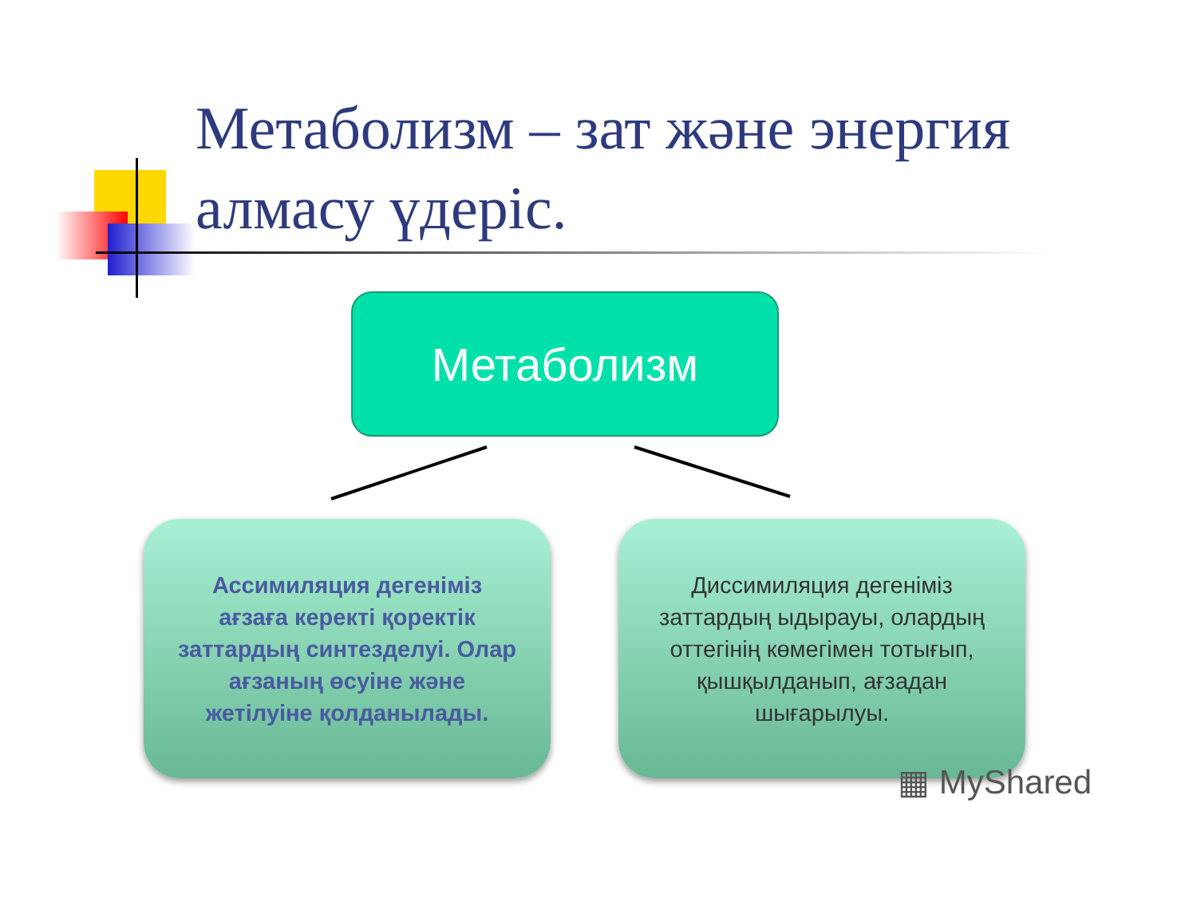Метаболизм – зат жəне энергия алмасу үдеріс.
Метаболизм
Ассимиляция дегеніміз ағзаға керекті қоректік заттардың синтезделуі. Олар ағзаның өсуіне және жетілуіне қолданылады.
Диссимиляция дегеніміз заттардың ыдырауы, олардың оттегінің көмегімен тотығып, қышқылданып, ағзадан шығарылуы.
▦ MyShared